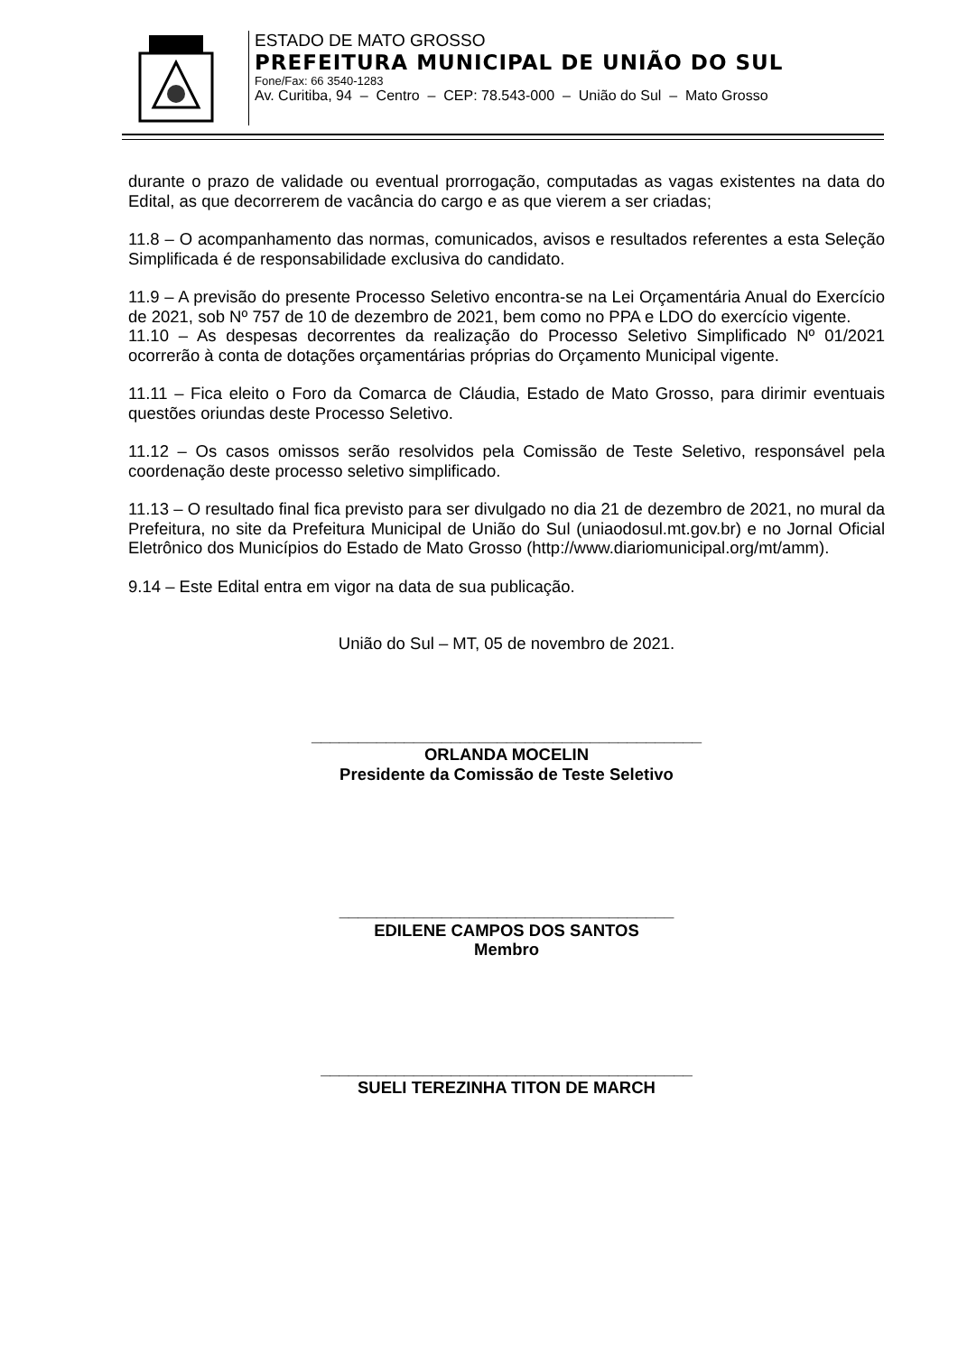ESTADO DE MATO GROSSO
PREFEITURA MUNICIPAL DE UNIÃO DO SUL
Fone/Fax: 66 3540-1283
Av. Curitiba, 94 – Centro – CEP: 78.543-000 – União do Sul – Mato Grosso
durante o prazo de validade ou eventual prorrogação, computadas as vagas existentes na data do Edital, as que decorrerem de vacância do cargo e as que vierem a ser criadas;
11.8 – O acompanhamento das normas, comunicados, avisos e resultados referentes a esta Seleção Simplificada é de responsabilidade exclusiva do candidato.
11.9 – A previsão do presente Processo Seletivo encontra-se na Lei Orçamentária Anual do Exercício de 2021, sob Nº 757 de 10 de dezembro de 2021, bem como no PPA e LDO do exercício vigente.
11.10 – As despesas decorrentes da realização do Processo Seletivo Simplificado Nº 01/2021 ocorrerão à conta de dotações orçamentárias próprias do Orçamento Municipal vigente.
11.11 – Fica eleito o Foro da Comarca de Cláudia, Estado de Mato Grosso, para dirimir eventuais questões oriundas deste Processo Seletivo.
11.12 – Os casos omissos serão resolvidos pela Comissão de Teste Seletivo, responsável pela coordenação deste processo seletivo simplificado.
11.13 – O resultado final fica previsto para ser divulgado no dia 21 de dezembro de 2021, no mural da Prefeitura, no site da Prefeitura Municipal de União do Sul (uniaodosul.mt.gov.br) e no Jornal Oficial Eletrônico dos Municípios do Estado de Mato Grosso (http://www.diariomunicipal.org/mt/amm).
9.14 – Este Edital entra em vigor na data de sua publicação.
União do Sul – MT, 05 de novembro de 2021.
__________________________________________
ORLANDA MOCELIN
Presidente da Comissão de Teste Seletivo
____________________________________
EDILENE CAMPOS DOS SANTOS
Membro
________________________________________
SUELI TEREZINHA TITON DE MARCH